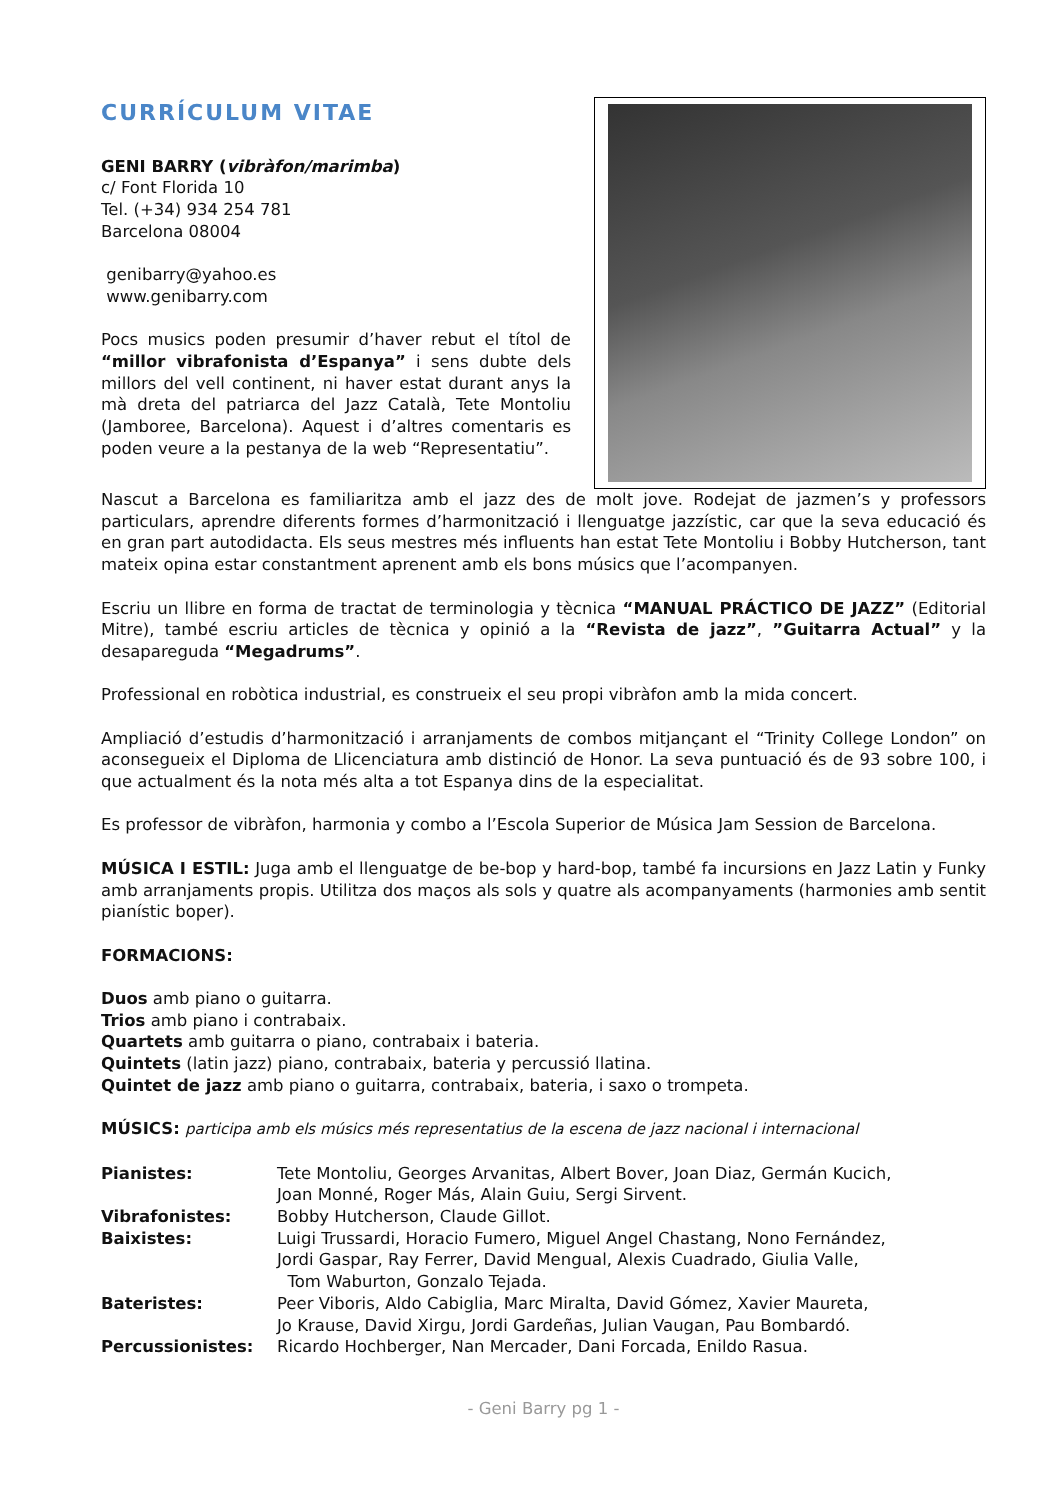CURRÍCULUM VITAE
GENI BARRY (vibràfon/marimba)
c/ Font Florida 10
Tel. (+34) 934 254 781
Barcelona 08004
genibarry@yahoo.es
www.genibarry.com
Pocs musics poden presumir d’haver rebut el títol de “millor vibrafonista d’Espanya” i sens dubte dels millors del vell continent, ni haver estat durant anys la mà dreta del patriarca del Jazz Català, Tete Montoliu (Jamboree, Barcelona). Aquest i d’altres comentaris es poden veure a la pestanya de la web “Representatiu”.
Nascut a Barcelona es familiaritza amb el jazz des de molt jove. Rodejat de jazmen’s y professors particulars, aprendre diferents formes d’harmonització i llenguatge jazzístic, car que la seva educació és en gran part autodidacta. Els seus mestres més influents han estat Tete Montoliu i Bobby Hutcherson, tant mateix opina estar constantment aprenent amb els bons músics que l’acompanyen.
Escriu un llibre en forma de tractat de terminologia y tècnica “MANUAL PRÁCTICO DE JAZZ” (Editorial Mitre), també escriu articles de tècnica y opinió a la “Revista de jazz”, ”Guitarra Actual” y la desapareguda “Megadrums”.
Professional en robòtica industrial, es construeix el seu propi vibràfon amb la mida concert.
Ampliació d’estudis d’harmonització i arranjaments de combos mitjançant el “Trinity College London” on aconsegueix el Diploma de Llicenciatura amb distinció de Honor. La seva puntuació és de 93 sobre 100, i que actualment és la nota més alta a tot Espanya dins de la especialitat.
Es professor de vibràfon, harmonia y combo a l’Escola Superior de Música Jam Session de Barcelona.
MÚSICA I ESTIL: Juga amb el llenguatge de be-bop y hard-bop, també fa incursions en Jazz Latin y Funky amb arranjaments propis. Utilitza dos maços als sols y quatre als acompanyaments (harmonies amb sentit pianístic boper).
FORMACIONS:
Duos amb piano o guitarra.
Trios amb piano i contrabaix.
Quartets amb guitarra o piano, contrabaix i bateria.
Quintets (latin jazz) piano, contrabaix, bateria y percussió llatina.
Quintet de jazz amb piano o guitarra, contrabaix, bateria, i saxo o trompeta.
MÚSICS: participa amb els músics més representatius de la escena de jazz nacional i internacional
| Pianistes: | Tete Montoliu, Georges Arvanitas, Albert Bover, Joan Diaz, Germán Kucich, Joan Monné, Roger Más, Alain Guiu, Sergi Sirvent. |
| Vibrafonistes: | Bobby Hutcherson, Claude Gillot. |
| Baixistes: | Luigi Trussardi, Horacio Fumero, Miguel Angel Chastang, Nono Fernández, Jordi Gaspar, Ray Ferrer, David Mengual, Alexis Cuadrado, Giulia Valle, Tom Waburton, Gonzalo Tejada. |
| Bateristes: | Peer Viboris, Aldo Cabiglia, Marc Miralta, David Gómez, Xavier Maureta, Jo Krause, David Xirgu, Jordi Gardeñas, Julian Vaugan, Pau Bombardó. |
| Percussionistes: | Ricardo Hochberger, Nan Mercader, Dani Forcada, Enildo Rasua. |
- Geni Barry pg 1 -